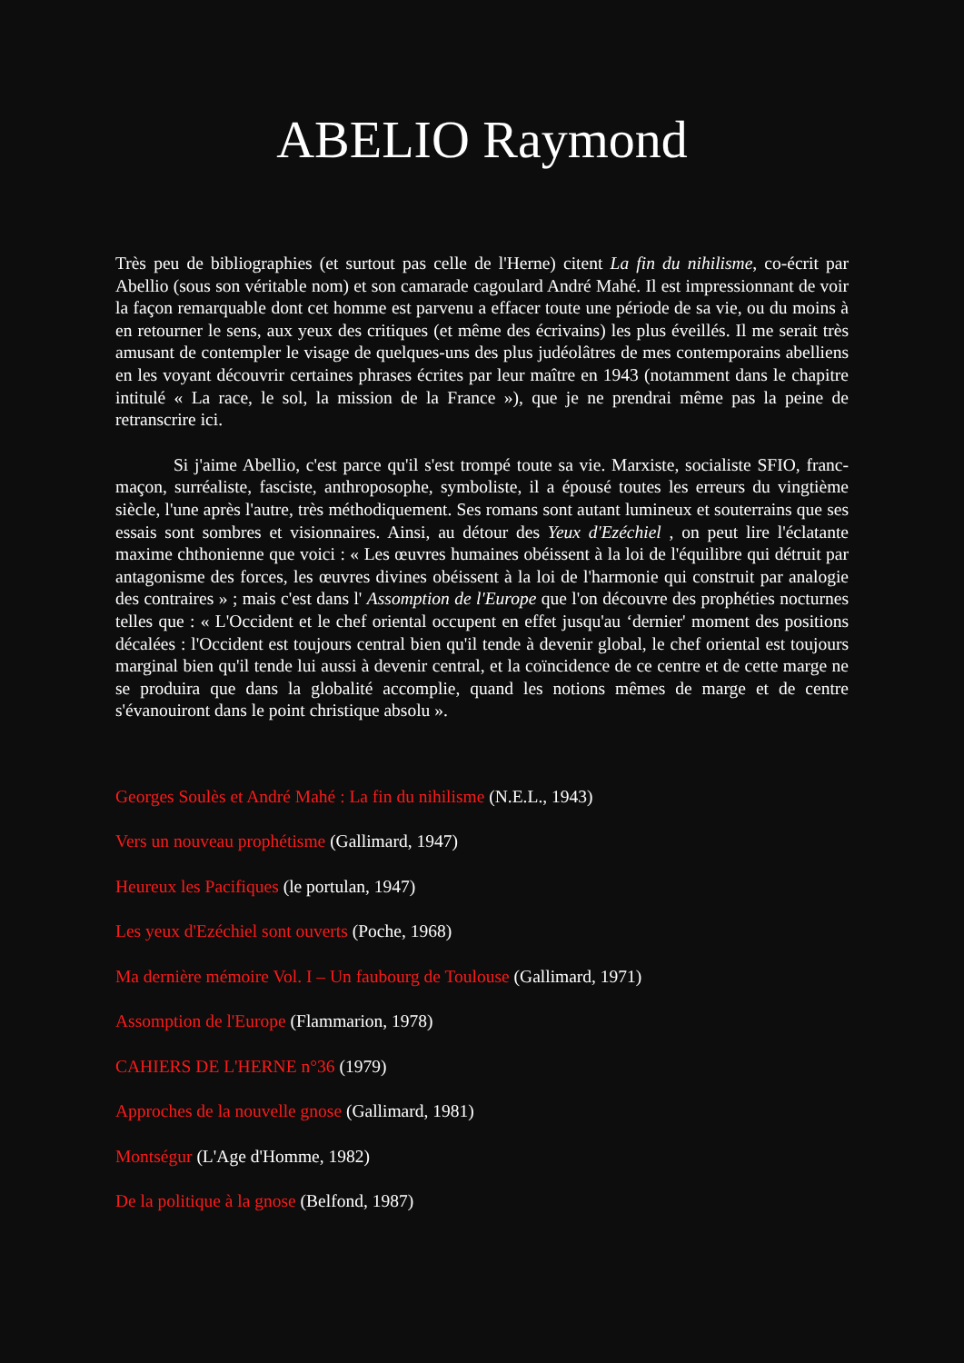ABELIO Raymond
Très peu de bibliographies (et surtout pas celle de l'Herne) citent La fin du nihilisme, co-écrit par Abellio (sous son véritable nom) et son camarade cagoulard André Mahé. Il est impressionnant de voir la façon remarquable dont cet homme est parvenu a effacer toute une période de sa vie, ou du moins à en retourner le sens, aux yeux des critiques (et même des écrivains) les plus éveillés. Il me serait très amusant de contempler le visage de quelques-uns des plus judéolâtres de mes contemporains abelliens en les voyant découvrir certaines phrases écrites par leur maître en 1943 (notamment dans le chapitre intitulé « La race, le sol, la mission de la France »), que je ne prendrai même pas la peine de retranscrire ici.
Si j'aime Abellio, c'est parce qu'il s'est trompé toute sa vie. Marxiste, socialiste SFIO, franc-maçon, surréaliste, fasciste, anthroposophe, symboliste, il a épousé toutes les erreurs du vingtième siècle, l'une après l'autre, très méthodiquement. Ses romans sont autant lumineux et souterrains que ses essais sont sombres et visionnaires. Ainsi, au détour des Yeux d'Ezéchiel , on peut lire l'éclatante maxime chthonienne que voici : « Les œuvres humaines obéissent à la loi de l'équilibre qui détruit par antagonisme des forces, les œuvres divines obéissent à la loi de l'harmonie qui construit par analogie des contraires » ; mais c'est dans l' Assomption de l'Europe que l'on découvre des prophéties nocturnes telles que : « L'Occident et le chef oriental occupent en effet jusqu'au ‘dernier' moment des positions décalées : l'Occident est toujours central bien qu'il tende à devenir global, le chef oriental est toujours marginal bien qu'il tende lui aussi à devenir central, et la coïncidence de ce centre et de cette marge ne se produira que dans la globalité accomplie, quand les notions mêmes de marge et de centre s'évanouiront dans le point christique absolu ».
Georges Soulès et André Mahé : La fin du nihilisme (N.E.L., 1943)
Vers un nouveau prophétisme (Gallimard, 1947)
Heureux les Pacifiques (le portulan, 1947)
Les yeux d'Ezéchiel sont ouverts (Poche, 1968)
Ma dernière mémoire Vol. I – Un faubourg de Toulouse (Gallimard, 1971)
Assomption de l'Europe (Flammarion, 1978)
CAHIERS DE L'HERNE n°36 (1979)
Approches de la nouvelle gnose (Gallimard, 1981)
Montségur (L'Age d'Homme, 1982)
De la politique à la gnose (Belfond, 1987)